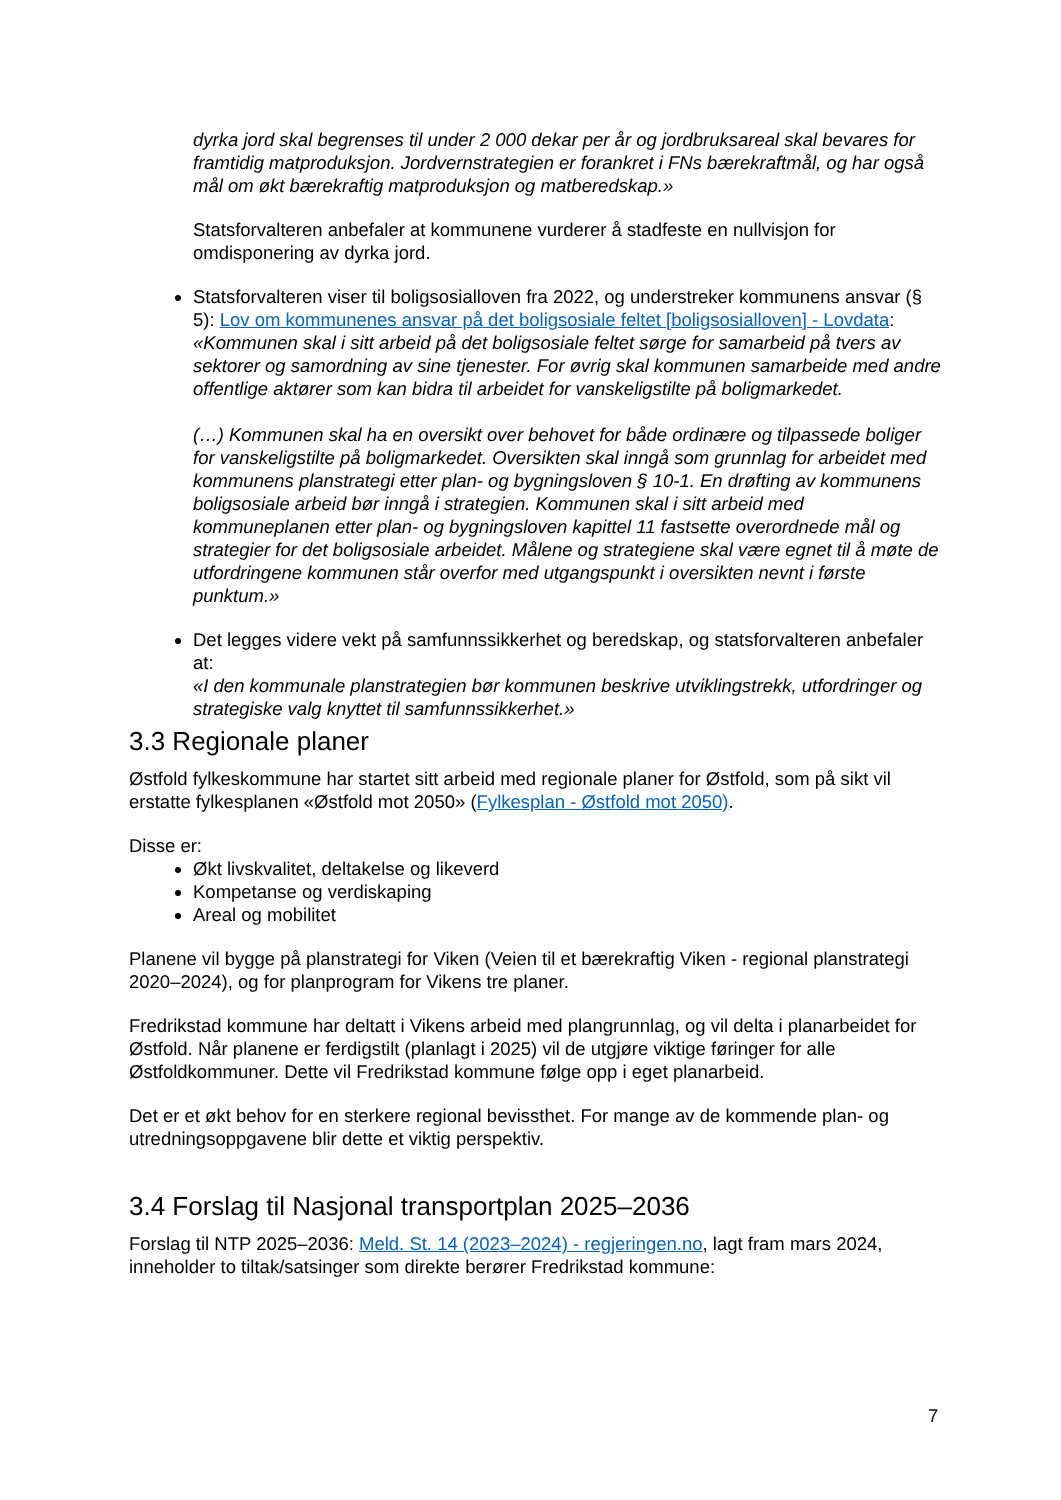dyrka jord skal begrenses til under 2 000 dekar per år og jordbruksareal skal bevares for framtidig matproduksjon. Jordvernstrategien er forankret i FNs bærekraftmål, og har også mål om økt bærekraftig matproduksjon og matberedskap.»
Statsforvalteren anbefaler at kommunene vurderer å stadfeste en nullvisjon for omdisponering av dyrka jord.
Statsforvalteren viser til boligsosialloven fra 2022, og understreker kommunens ansvar (§ 5): Lov om kommunenes ansvar på det boligsosiale feltet [boligsosialloven] - Lovdata:
«Kommunen skal i sitt arbeid på det boligsosiale feltet sørge for samarbeid på tvers av sektorer og samordning av sine tjenester. For øvrig skal kommunen samarbeide med andre offentlige aktører som kan bidra til arbeidet for vanskeligstilte på boligmarkedet.
(…) Kommunen skal ha en oversikt over behovet for både ordinære og tilpassede boliger for vanskeligstilte på boligmarkedet. Oversikten skal inngå som grunnlag for arbeidet med kommunens planstrategi etter plan- og bygningsloven § 10-1. En drøfting av kommunens boligsosiale arbeid bør inngå i strategien. Kommunen skal i sitt arbeid med kommuneplanen etter plan- og bygningsloven kapittel 11 fastsette overordnede mål og strategier for det boligsosiale arbeidet. Målene og strategiene skal være egnet til å møte de utfordringene kommunen står overfor med utgangspunkt i oversikten nevnt i første punktum.»
Det legges videre vekt på samfunnssikkerhet og beredskap, og statsforvalteren anbefaler at:
«I den kommunale planstrategien bør kommunen beskrive utviklingstrekk, utfordringer og strategiske valg knyttet til samfunnssikkerhet.»
3.3 Regionale planer
Østfold fylkeskommune har startet sitt arbeid med regionale planer for Østfold, som på sikt vil erstatte fylkesplanen «Østfold mot 2050» (Fylkesplan - Østfold mot 2050).
Disse er:
Økt livskvalitet, deltakelse og likeverd
Kompetanse og verdiskaping
Areal og mobilitet
Planene vil bygge på planstrategi for Viken (Veien til et bærekraftig Viken - regional planstrategi 2020–2024), og for planprogram for Vikens tre planer.
Fredrikstad kommune har deltatt i Vikens arbeid med plangrunnlag, og vil delta i planarbeidet for Østfold. Når planene er ferdigstilt (planlagt i 2025) vil de utgjøre viktige føringer for alle Østfoldkommuner. Dette vil Fredrikstad kommune følge opp i eget planarbeid.
Det er et økt behov for en sterkere regional bevissthet. For mange av de kommende plan- og utredningsoppgavene blir dette et viktig perspektiv.
3.4 Forslag til Nasjonal transportplan 2025–2036
Forslag til NTP 2025–2036: Meld. St. 14 (2023–2024) - regjeringen.no, lagt fram mars 2024, inneholder to tiltak/satsinger som direkte berører Fredrikstad kommune:
7